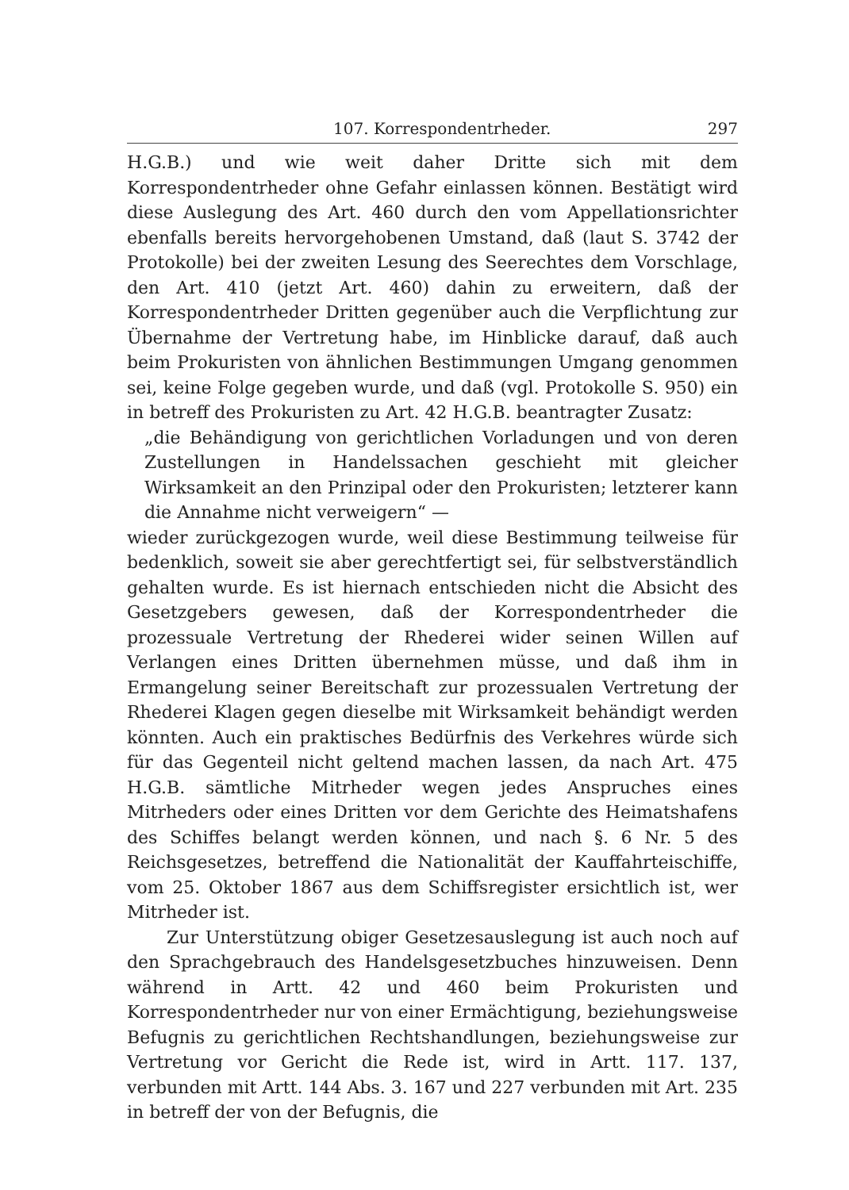107. Korrespondentrheder. 297
H.G.B.) und wie weit daher Dritte sich mit dem Korrespondentrheder ohne Gefahr einlassen können. Bestätigt wird diese Auslegung des Art. 460 durch den vom Appellationsrichter ebenfalls bereits hervorgehobenen Umstand, daß (laut S. 3742 der Protokolle) bei der zweiten Lesung des Seerechtes dem Vorschlage, den Art. 410 (jetzt Art. 460) dahin zu erweitern, daß der Korrespondentrheder Dritten gegenüber auch die Verpflichtung zur Übernahme der Vertretung habe, im Hinblicke darauf, daß auch beim Prokuristen von ähnlichen Bestimmungen Umgang genommen sei, keine Folge gegeben wurde, und daß (vgl. Protokolle S. 950) ein in betreff des Prokuristen zu Art. 42 H.G.B. beantragter Zusatz:
„die Behändigung von gerichtlichen Vorladungen und von deren Zustellungen in Handelssachen geschieht mit gleicher Wirksamkeit an den Prinzipal oder den Prokuristen; letzterer kann die Annahme nicht verweigern“ —
wieder zurückgezogen wurde, weil diese Bestimmung teilweise für bedenklich, soweit sie aber gerechtfertigt sei, für selbstverständlich gehalten wurde. Es ist hiernach entschieden nicht die Absicht des Gesetzgebers gewesen, daß der Korrespondentrheder die prozessuale Vertretung der Rhederei wider seinen Willen auf Verlangen eines Dritten übernehmen müsse, und daß ihm in Ermangelung seiner Bereitschaft zur prozessualen Vertretung der Rhederei Klagen gegen dieselbe mit Wirksamkeit behändigt werden könnten. Auch ein praktisches Bedürfnis des Verkehres würde sich für das Gegenteil nicht geltend machen lassen, da nach Art. 475 H.G.B. sämtliche Mitrheder wegen jedes Anspruches eines Mitrheders oder eines Dritten vor dem Gerichte des Heimatshafens des Schiffes belangt werden können, und nach §. 6 Nr. 5 des Reichsgesetzes, betreffend die Nationalität der Kauffahrteischiffe, vom 25. Oktober 1867 aus dem Schiffsregister ersichtlich ist, wer Mitrheder ist.
Zur Unterstützung obiger Gesetzesauslegung ist auch noch auf den Sprachgebrauch des Handelsgesetzbuches hinzuweisen. Denn während in Artt. 42 und 460 beim Prokuristen und Korrespondentrheder nur von einer Ermächtigung, beziehungsweise Befugnis zu gerichtlichen Rechtshandlungen, beziehungsweise zur Vertretung vor Gericht die Rede ist, wird in Artt. 117. 137, verbunden mit Artt. 144 Abs. 3. 167 und 227 verbunden mit Art. 235 in betreff der von der Befugnis, die